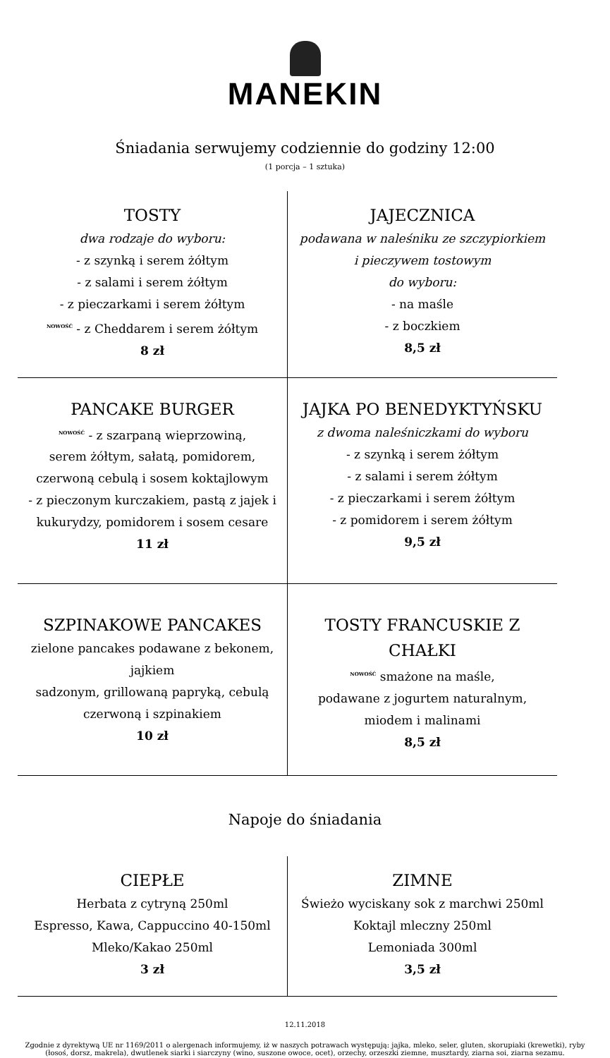MANEKIN
Śniadania serwujemy codziennie do godziny 12:00
(1 porcja – 1 sztuka)
| TOSTY dwa rodzaje do wyboru: - z szynką i serem żółtym - z salami i serem żółtym - z pieczarkami i serem żółtym <sup>NOWOŚĆ</sup> - z Cheddarem i serem żółtym 8 zł | JAJECZNICA podawana w naleśniku ze szczypiorkiem i pieczywem tostowym do wyboru: - na maśle - z boczkiem 8,5 zł |
| PANCAKE BURGER<sup>NOWOŚĆ</sup> - z szarpaną wieprzowiną, serem żółtym, sałatą, pomidorem, czerwoną cebulą i sosem koktajlowym - z pieczonym kurczakiem, pastą z jajek i kukurydzy, pomidorem i sosem cesare 11 zł | JAJKA PO BENEDYKTYŃSKU z dwoma naleśniczkami do wyboru - z szynką i serem żółtym - z salami i serem żółtym - z pieczarkami i serem żółtym - z pomidorem i serem żółtym 9,5 zł |
| SZPINAKOWE PANCAKES zielone pancakes podawane z bekonem, jajkiem sadzonym, grillowaną papryką, cebulą czerwoną i szpinakiem 10 zł | TOSTY FRANCUSKIE Z CHAŁKI<sup>NOWOŚĆ</sup> smażone na maśle, podawane z jogurtem naturalnym, miodem i malinami 8,5 zł |
Napoje do śniadania
| CIEPŁE Herbata z cytryną 250ml Espresso, Kawa, Cappuccino 40-150ml Mleko/Kakao 250ml 3 zł | ZIMNE Świeżo wyciskany sok z marchwi 250ml Koktajl mleczny 250ml Lemoniada 300ml 3,5 zł |
12.11.2018
Zgodnie z dyrektywą UE nr 1169/2011 o alergenach informujemy, iż w naszych potrawach występują: jajka, mleko, seler, gluten, skorupiaki (krewetki), ryby (łosoś, dorsz, makrela), dwutlenek siarki i siarczyny (wino, suszone owoce, ocet), orzechy, orzeszki ziemne, musztardy, ziarna soi, ziarna sezamu.